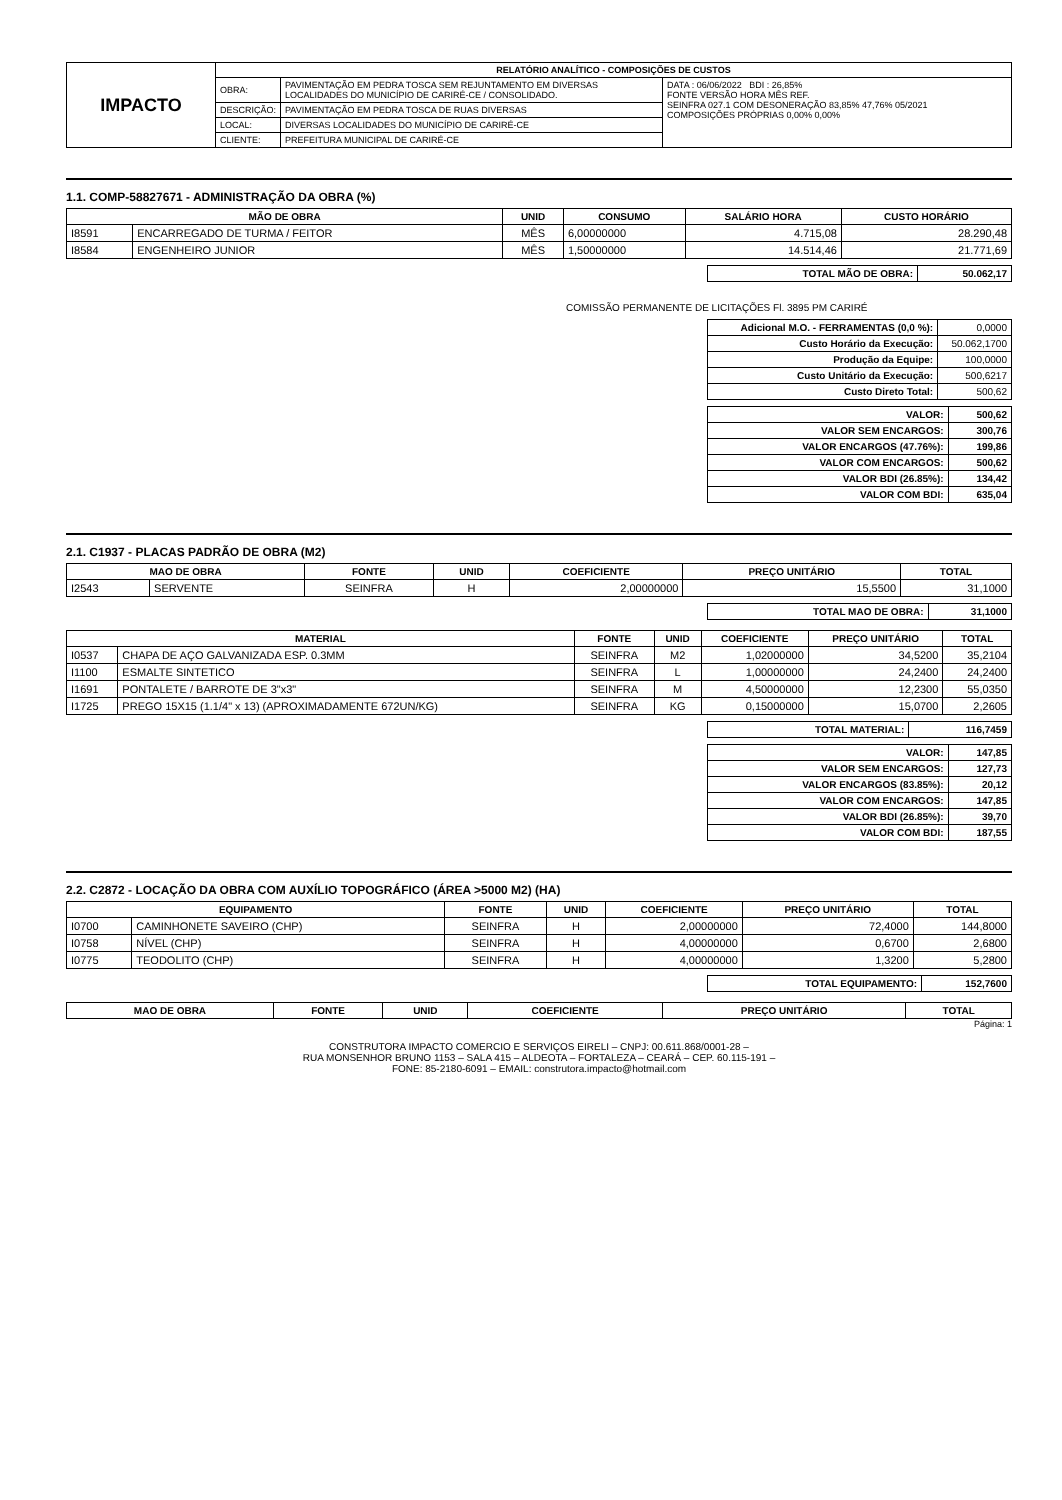| IMPACTO | RELATÓRIO ANALÍTICO - COMPOSIÇÕES DE CUSTOS | | |
| | OBRA: | PAVIMENTAÇÃO EM PEDRA TOSCA SEM REJUNTAMENTO EM DIVERSAS LOCALIDADES DO MUNICÍPIO DE CARIRÉ-CE / CONSOLIDADO. | DATA : 06/06/2022 BDI : 26,85% FONTE VERSÃO HORA MÊS REF. SEINFRA 027.1 COM DESONERAÇÃO 83,85% 47,76% 05/2021 COMPOSIÇÕES PRÓPRIAS 0,00% 0,00% |
| | DESCRIÇÃO: | PAVIMENTAÇÃO EM PEDRA TOSCA DE RUAS DIVERSAS | |
| | LOCAL: | DIVERSAS LOCALIDADES DO MUNICÍPIO DE CARIRÉ-CE | |
| | CLIENTE: | PREFEITURA MUNICIPAL DE CARIRÉ-CE | |
1.1. COMP-58827671 - ADMINISTRAÇÃO DA OBRA (%)
| MÃO DE OBRA | | UNID | CONSUMO | SALÁRIO HORA | CUSTO HORÁRIO |
| --- | --- | --- | --- | --- | --- |
| I8591 | ENCARREGADO DE TURMA / FEITOR | MÊS | 6,00000000 | 4.715,08 | 28.290,48 |
| I8584 | ENGENHEIRO JUNIOR | MÊS | 1,50000000 | 14.514,46 | 21.771,69 |
| TOTAL MÃO DE OBRA: | 50.062,17 |
COMISSÃO PERMANENTE DE LICITAÇÕES Fl. 3895 PM CARIRÉ
| Adicional M.O. - FERRAMENTAS (0,0 %): | 0,0000 |
| Custo Horário da Execução: | 50.062,1700 |
| Produção da Equipe: | 100,0000 |
| Custo Unitário da Execução: | 500,6217 |
| Custo Direto Total: | 500,62 |
| VALOR: | 500,62 |
| VALOR SEM ENCARGOS: | 300,76 |
| VALOR ENCARGOS (47.76%): | 199,86 |
| VALOR COM ENCARGOS: | 500,62 |
| VALOR BDI (26.85%): | 134,42 |
| VALOR COM BDI: | 635,04 |
2.1. C1937 - PLACAS PADRÃO DE OBRA (M2)
| MAO DE OBRA | | FONTE | UNID | COEFICIENTE | PREÇO UNITÁRIO | TOTAL |
| --- | --- | --- | --- | --- | --- | --- |
| I2543 | SERVENTE | SEINFRA | H | 2,00000000 | 15,5500 | 31,1000 |
| TOTAL MAO DE OBRA: | 31,1000 |
| MATERIAL | | FONTE | UNID | COEFICIENTE | PREÇO UNITÁRIO | TOTAL |
| --- | --- | --- | --- | --- | --- | --- |
| I0537 | CHAPA DE AÇO GALVANIZADA ESP. 0.3MM | SEINFRA | M2 | 1,02000000 | 34,5200 | 35,2104 |
| I1100 | ESMALTE SINTETICO | SEINFRA | L | 1,00000000 | 24,2400 | 24,2400 |
| I1691 | PONTALETE / BARROTE DE 3"x3" | SEINFRA | M | 4,50000000 | 12,2300 | 55,0350 |
| I1725 | PREGO 15X15 (1.1/4" x 13) (APROXIMADAMENTE 672UN/KG) | SEINFRA | KG | 0,15000000 | 15,0700 | 2,2605 |
| TOTAL MATERIAL: | 116,7459 |
| VALOR: | 147,85 |
| VALOR SEM ENCARGOS: | 127,73 |
| VALOR ENCARGOS (83.85%): | 20,12 |
| VALOR COM ENCARGOS: | 147,85 |
| VALOR BDI (26.85%): | 39,70 |
| VALOR COM BDI: | 187,55 |
2.2. C2872 - LOCAÇÃO DA OBRA COM AUXÍLIO TOPOGRÁFICO (ÁREA >5000 M2) (HA)
| EQUIPAMENTO | | FONTE | UNID | COEFICIENTE | PREÇO UNITÁRIO | TOTAL |
| --- | --- | --- | --- | --- | --- | --- |
| I0700 | CAMINHONETE SAVEIRO (CHP) | SEINFRA | H | 2,00000000 | 72,4000 | 144,8000 |
| I0758 | NÍVEL (CHP) | SEINFRA | H | 4,00000000 | 0,6700 | 2,6800 |
| I0775 | TEODOLITO (CHP) | SEINFRA | H | 4,00000000 | 1,3200 | 5,2800 |
| TOTAL EQUIPAMENTO: | 152,7600 |
| MAO DE OBRA | FONTE | UNID | COEFICIENTE | PREÇO UNITÁRIO | TOTAL |
| --- | --- | --- | --- | --- | --- |
Página: 1
CONSTRUTORA IMPACTO COMERCIO E SERVIÇOS EIRELI – CNPJ: 00.611.868/0001-28 –
RUA MONSENHOR BRUNO 1153 – SALA 415 – ALDEOTA – FORTALEZA – CEARÁ – CEP. 60.115-191 –
FONE: 85-2180-6091 – EMAIL: construtora.impacto@hotmail.com